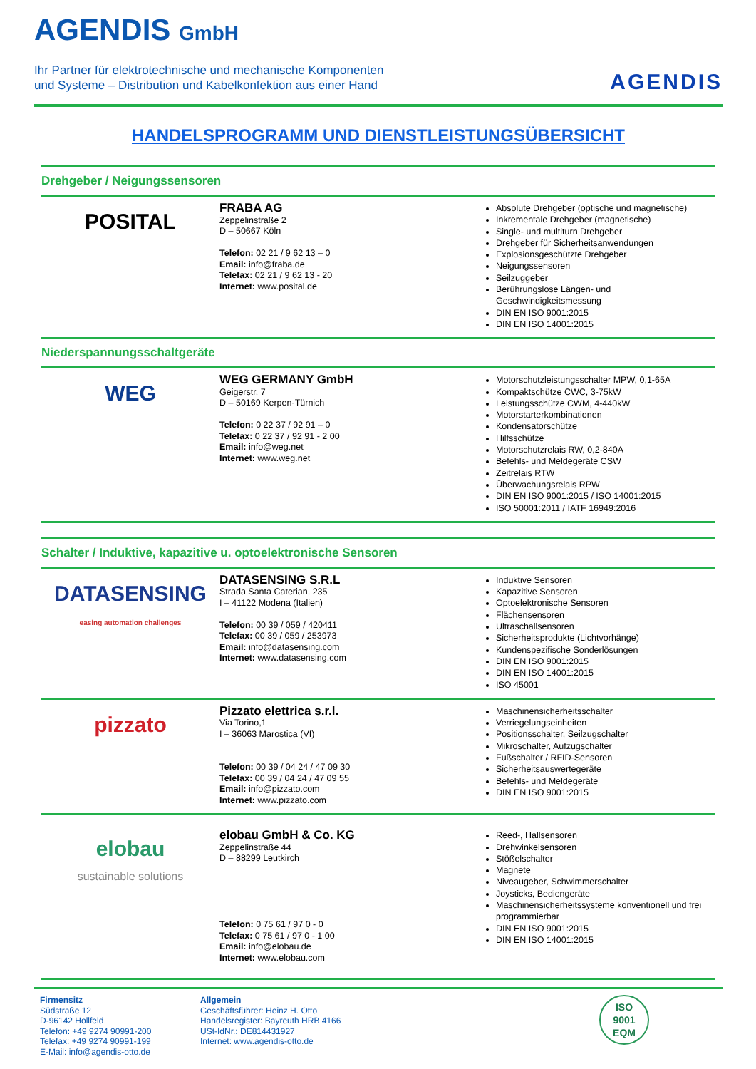AGENDIS GmbH
Ihr Partner für elektrotechnische und mechanische Komponenten
und Systeme – Distribution und Kabelkonfektion aus einer Hand
AGENDIS
HANDELSPROGRAMM UND DIENSTLEISTUNGSÜBERSICHT
Drehgeber / Neigungssensoren
POSITAL
FRABA AG
Zeppelinstraße 2
D – 50667 Köln
Telefon: 02 21 / 9 62 13 – 0
Email: info@fraba.de
Telefax: 02 21 / 9 62 13 - 20
Internet: www.posital.de
Absolute Drehgeber (optische und magnetische)
Inkrementale Drehgeber (magnetische)
Single- und multiturn Drehgeber
Drehgeber für Sicherheitsanwendungen
Explosionsgeschützte Drehgeber
Neigungssensoren
Seilzuggeber
Berührungslose Längen- und Geschwindigkeitsmessung
DIN EN ISO 9001:2015
DIN EN ISO 14001:2015
Niederspannungsschaltgeräte
WEG
WEG GERMANY GmbH
Geigerstr. 7
D – 50169 Kerpen-Türnich
Telefon: 0 22 37 / 92 91 – 0
Telefax: 0 22 37 / 92 91 - 2 00
Email: info@weg.net
Internet: www.weg.net
Motorschutzleistungsschalter MPW, 0,1-65A
Kompaktschütze CWC, 3-75kW
Leistungsschütze CWM, 4-440kW
Motorstarterkombinationen
Kondensatorschütze
Hilfsschütze
Motorschutzrelais RW, 0,2-840A
Befehls- und Meldegeräte CSW
Zeitrelais RTW
Überwachungsrelais RPW
DIN EN ISO 9001:2015 / ISO 14001:2015
ISO 50001:2011 / IATF 16949:2016
Schalter / Induktive, kapazitive u. optoelektronische Sensoren
DATASENSING
easing automation challenges
DATASENSING S.R.L
Strada Santa Caterian, 235
I – 41122 Modena (Italien)
Telefon: 00 39 / 059 / 420411
Telefax: 00 39 / 059 / 253973
Email: info@datasensing.com
Internet: www.datasensing.com
Induktive Sensoren
Kapazitive Sensoren
Optoelektronische Sensoren
Flächensensoren
Ultraschallsensoren
Sicherheitsprodukte (Lichtvorhänge)
Kundenspezifische Sonderlösungen
DIN EN ISO 9001:2015
DIN EN ISO 14001:2015
ISO 45001
pizzato
Pizzato elettrica s.r.l.
Via Torino,1
I – 36063 Marostica (VI)
Telefon: 00 39 / 04 24 / 47 09 30
Telefax: 00 39 / 04 24 / 47 09 55
Email: info@pizzato.com
Internet: www.pizzato.com
Maschinensicherheitsschalter
Verriegelungseinheiten
Positionsschalter, Seilzugschalter
Mikroschalter, Aufzugschalter
Fußschalter / RFID-Sensoren
Sicherheitsauswertegeräte
Befehls- und Meldegeräte
DIN EN ISO 9001:2015
elobau
sustainable solutions
elobau GmbH & Co. KG
Zeppelinstraße 44
D – 88299 Leutkirch
Telefon: 0 75 61 / 97 0 - 0
Telefax: 0 75 61 / 97 0 - 1 00
Email: info@elobau.de
Internet: www.elobau.com
Reed-, Hallsensoren
Drehwinkelsensoren
Stößelschalter
Magnete
Niveaugeber, Schwimmerschalter
Joysticks, Bediengeräte
Maschinensicherheitssysteme konventionell und frei programmierbar
DIN EN ISO 9001:2015
DIN EN ISO 14001:2015
Firmensitz
Südstraße 12
D-96142 Hollfeld
Telefon: +49 9274 90991-200
Telefax: +49 9274 90991-199
E-Mail: info@agendis-otto.de
Allgemein
Geschäftsführer: Heinz H. Otto
Handelsregister: Bayreuth HRB 4166
USt-IdNr.: DE814431927
Internet: www.agendis-otto.de
ISO
9001
EQM